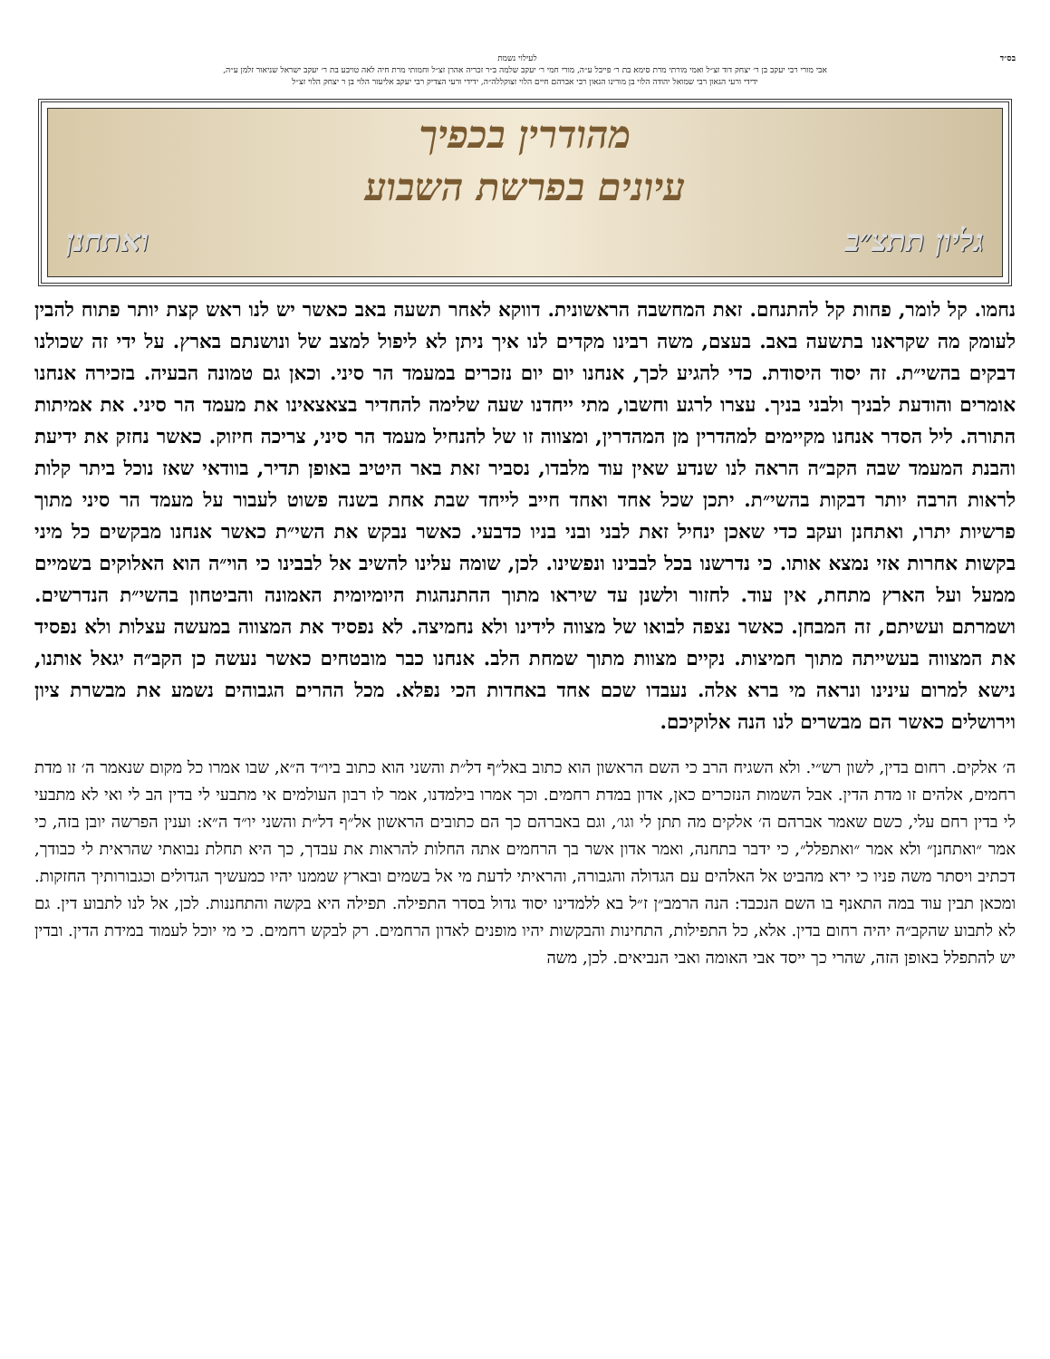בס״ד לעילוי נשמת
אבי מורי רבי יעקב בן ר׳ יצחק דוד זצ״ל ואמי מורתי מרת סימא בת ר׳ פייבל ע״ה, מורי חמי ר׳ יעקב שלמה ב״ר זכריה אהרן זצ״ל וחמותי מרת חיה לאה טויבע בת ר׳ יעקב ישראל שניאור זלמן ע״ה,
ידידי ורעי הגאון רבי שמואל יהודה הלוי בן מורינו הגאון רבי אברהם חיים הלוי זצוקללה״ה, ידידי ורעי הצדיק רבי יעקב אליעזר הלוי בן ר יצחק הלוי זצ״ל
מהודרין בכפיך
עיונים בפרשת השבוע
גליון תתצ״ב ואתחנן
נחמו. קל לומר, פחות קל להתנחם. זאת המחשבה הראשונית. דווקא לאחר תשעה באב כאשר יש לנו ראש קצת יותר פתוח להבין לעומק מה שקראנו בתשעה באב. בעצם, משה רבינו מקדים לנו איך ניתן לא ליפול למצב של ונושנתם בארץ. על ידי זה שכולנו דבקים בהשי״ת. זה יסוד היסודת. כדי להגיע לכך, אנחנו יום יום נזכרים במעמד הר סיני. וכאן גם טמונה הבעיה. בזכירה אנחנו אומרים והודעת לבניך ולבני בניך. עצרו לרגע וחשבו, מתי ייחדנו שעה שלימה להחדיר בצאצאינו את מעמד הר סיני. את אמיתות התורה. ליל הסדר אנחנו מקיימים למהדרין מן המהדרין, ומצווה זו של להנחיל מעמד הר סיני, צריכה חיזוק. כאשר נחזק את ידיעת והבנת המעמד שבה הקב״ה הראה לנו שנדע שאין עוד מלבדו, נסביר זאת באר היטיב באופן תדיר, בוודאי שאז נוכל ביתר קלות לראות הרבה יותר דבקות בהשי״ת. יתכן שכל אחד ואחד חייב לייחד שבת אחת בשנה פשוט לעבור על מעמד הר סיני מתוך פרשיות יתרו, ואתחנן ועקב כדי שאכן ינחיל זאת לבני ובני בניו כדבעי. כאשר נבקש את השי״ת כאשר אנחנו מבקשים כל מיני בקשות אחרות אזי נמצא אותו. כי נדרשנו בכל לבבינו ונפשינו. לכן, שומה עלינו להשיב אל לבבינו כי הוי״ה הוא האלוקים בשמיים ממעל ועל הארץ מתחת, אין עוד. לחזור ולשנן עד שיראו מתוך ההתנהגות היומיומית האמונה והביטחון בהשי״ת הנדרשים. ושמרתם ועשיתם, זה המבחן. כאשר נצפה לבואו של מצווה לידינו ולא נחמיצה. לא נפסיד את המצווה במעשה עצלות ולא נפסיד את המצווה בעשייתה מתוך חמיצות. נקיים מצוות מתוך שמחת הלב. אנחנו כבר מובטחים כאשר נעשה כן הקב״ה יגאל אותנו, נישא למרום עינינו ונראה מי ברא אלה. נעבדו שכם אחד באחדות הכי נפלא. מכל ההרים הגבוהים נשמע את מבשרת ציון וירושלים כאשר הם מבשרים לנו הנה אלוקיכם.
ה׳ אלקים. רחום בדין, לשון רש״י. ולא השגיח הרב כי השם הראשון הוא כתוב באל״ף דל״ת והשני הוא כתוב ביו״ד ה״א, שבו אמרו כל מקום שנאמר ה׳ זו מדת רחמים, אלהים זו מדת הדין. אבל השמות הנזכרים כאן, אדון במדת רחמים. וכך אמרו בילמדנו, אמר לו רבון העולמים אי מתבעי לי בדין הב לי ואי לא מתבעי לי בדין רחם עלי, כשם שאמר אברהם ה׳ אלקים מה תתן לי וגו׳, וגם באברהם כך הם כתובים הראשון אל״ף דל״ת והשני יו״ד ה״א: וענין הפרשה יובן בזה, כי אמר ״ואתחנן״ ולא אמר ״ואתפלל״, כי ידבר בתחנה, ואמר אדון אשר בך הרחמים אתה החלות להראות את עבדך, כך היא תחלת נבואתי שהראית לי כבודך, דכתיב ויסתר משה פניו כי ירא מהביט אל האלהים עם הגדולה והגבורה, והראיתי לדעת מי אל בשמים ובארץ שממנו יהיו כמעשיך הגדולים וכגבורותיך החזקות. ומכאן תבין עוד במה התאנף בו השם הנכבד: הנה הרמב״ן ז״ל בא ללמדינו יסוד גדול בסדר התפילה. תפילה היא בקשה והתחננות. לכן, אל לנו לתבוע דין. גם לא לתבוע שהקב״ה יהיה רחום בדין. אלא, כל התפילות, התחינות והבקשות יהיו מופנים לאדון הרחמים. רק לבקש רחמים. כי מי יוכל לעמוד במידת הדין. ובדין יש להתפלל באופן הזה, שהרי כך ייסד אבי האומה ואבי הנביאים. לכן, משה